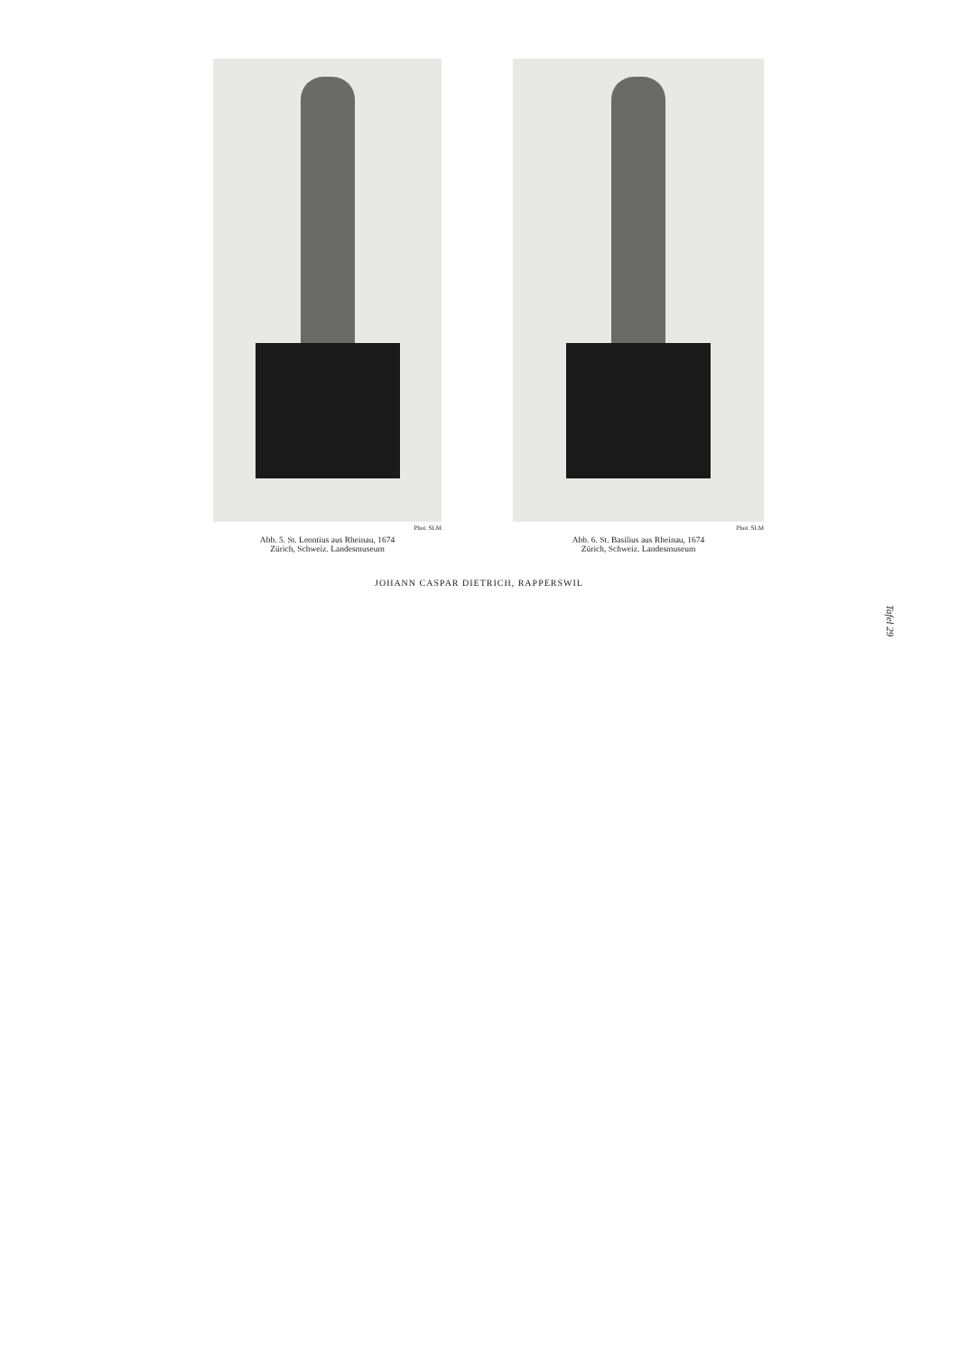Phot. SLM
Abb. 5. St. Leontius aus Rheinau, 1674
Zürich, Schweiz. Landesmuseum
Phot. SLM
Abb. 6. St. Basilius aus Rheinau, 1674
Zürich, Schweiz. Landesmuseum
JOHANN CASPAR DIETRICH, RAPPERSWIL
Tafel 29